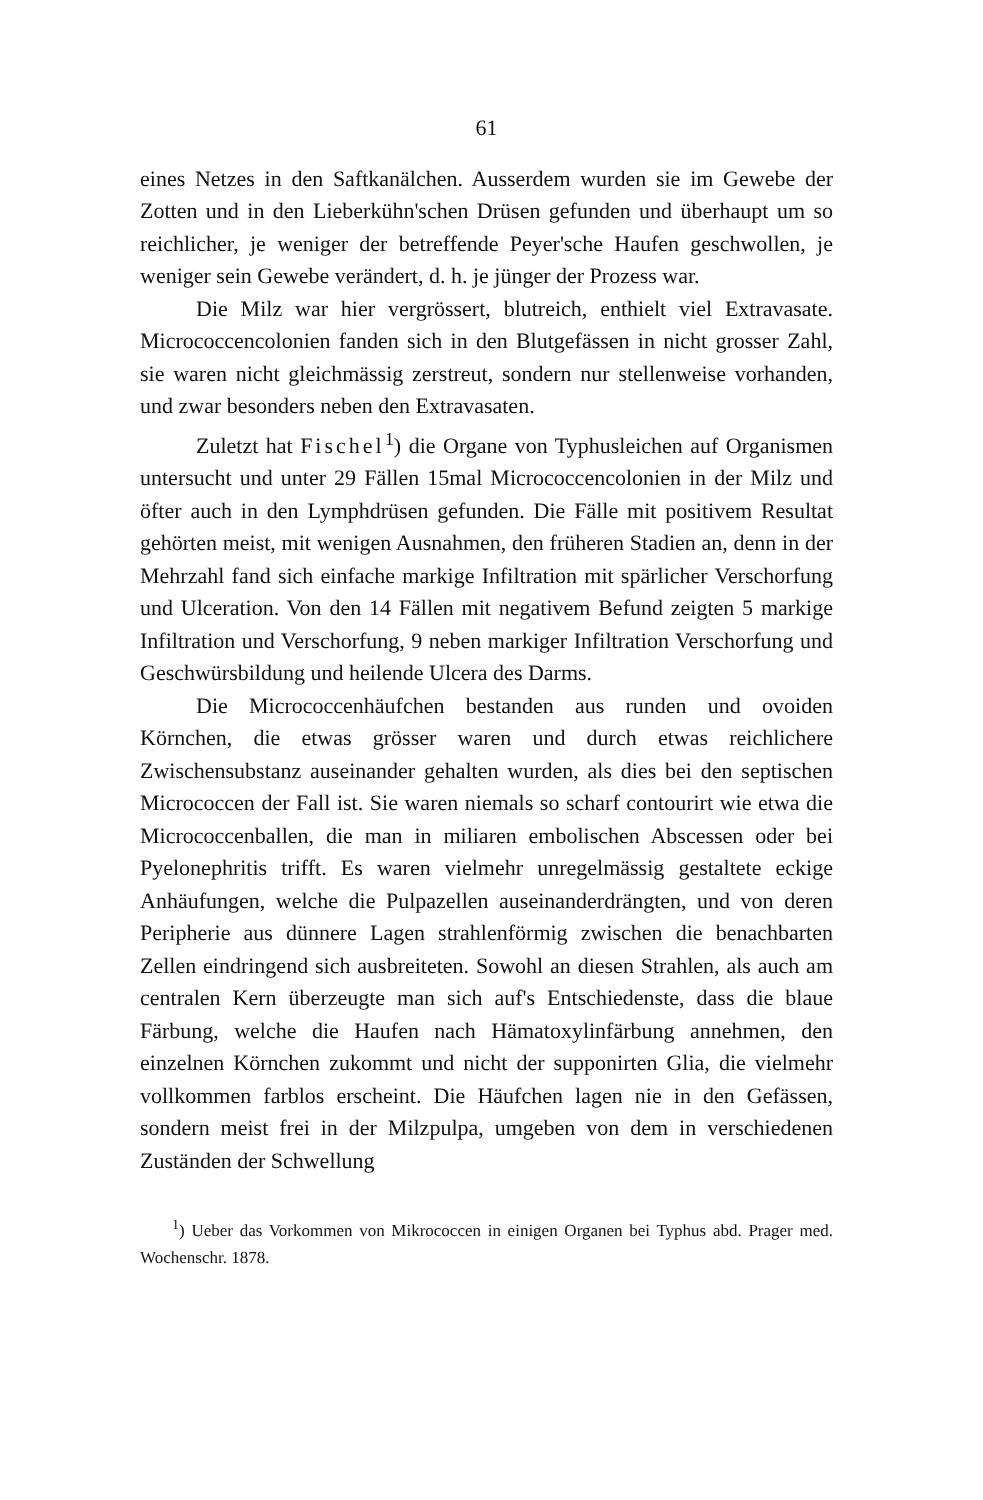61
eines Netzes in den Saftkanälchen. Ausserdem wurden sie im Gewebe der Zotten und in den Lieberkühn'schen Drüsen gefunden und überhaupt um so reichlicher, je weniger der betreffende Peyer'sche Haufen geschwollen, je weniger sein Gewebe verändert, d. h. je jünger der Prozess war.
Die Milz war hier vergrössert, blutreich, enthielt viel Extravasate. Micrococcencolonien fanden sich in den Blutgefässen in nicht grosser Zahl, sie waren nicht gleichmässig zerstreut, sondern nur stellenweise vorhanden, und zwar besonders neben den Extravasaten.
Zuletzt hat Fischel<sup>1</sup>) die Organe von Typhusleichen auf Organismen untersucht und unter 29 Fällen 15mal Micrococcencolonien in der Milz und öfter auch in den Lymphdrüsen gefunden. Die Fälle mit positivem Resultat gehörten meist, mit wenigen Ausnahmen, den früheren Stadien an, denn in der Mehrzahl fand sich einfache markige Infiltration mit spärlicher Verschorfung und Ulceration. Von den 14 Fällen mit negativem Befund zeigten 5 markige Infiltration und Verschorfung, 9 neben markiger Infiltration Verschorfung und Geschwürsbildung und heilende Ulcera des Darms.
Die Micrococcenhäufchen bestanden aus runden und ovoiden Körnchen, die etwas grösser waren und durch etwas reichlichere Zwischensubstanz auseinander gehalten wurden, als dies bei den septischen Micrococcen der Fall ist. Sie waren niemals so scharf contourirt wie etwa die Micrococcenballen, die man in miliaren embolischen Abscessen oder bei Pyelonephritis trifft. Es waren vielmehr unregelmässig gestaltete eckige Anhäufungen, welche die Pulpazellen auseinanderdrängten, und von deren Peripherie aus dünnere Lagen strahlenförmig zwischen die benachbarten Zellen eindringend sich ausbreiteten. Sowohl an diesen Strahlen, als auch am centralen Kern überzeugte man sich auf's Entschiedenste, dass die blaue Färbung, welche die Haufen nach Hämatoxylinfärbung annehmen, den einzelnen Körnchen zukommt und nicht der supponirten Glia, die vielmehr vollkommen farblos erscheint. Die Häufchen lagen nie in den Gefässen, sondern meist frei in der Milzpulpa, umgeben von dem in verschiedenen Zuständen der Schwellung
<sup>1</sup>) Ueber das Vorkommen von Mikrococcen in einigen Organen bei Typhus abd. Prager med. Wochenschr. 1878.